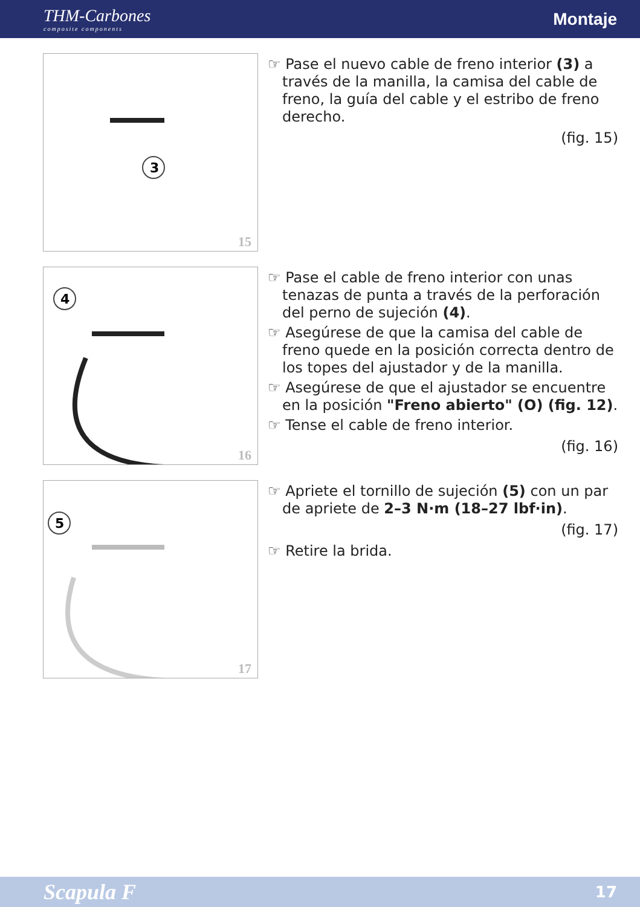THM-Carbones
composite components
Montaje
3
15
☞ Pase el nuevo cable de freno interior (3) a través de la manilla, la camisa del cable de freno, la guía del cable y el estribo de freno derecho.
(fig. 15)
4
16
☞ Pase el cable de freno interior con unas tenazas de punta a través de la perforación del perno de sujeción (4).
☞ Asegúrese de que la camisa del cable de freno quede en la posición correcta dentro de los topes del ajustador y de la manilla.
☞ Asegúrese de que el ajustador se encuentre en la posición "Freno abierto" (O) (fig. 12).
☞ Tense el cable de freno interior.
(fig. 16)
5
17
☞ Apriete el tornillo de sujeción (5) con un par de apriete de 2–3 N·m (18–27 lbf·in).
(fig. 17)
☞ Retire la brida.
Scapula F 17